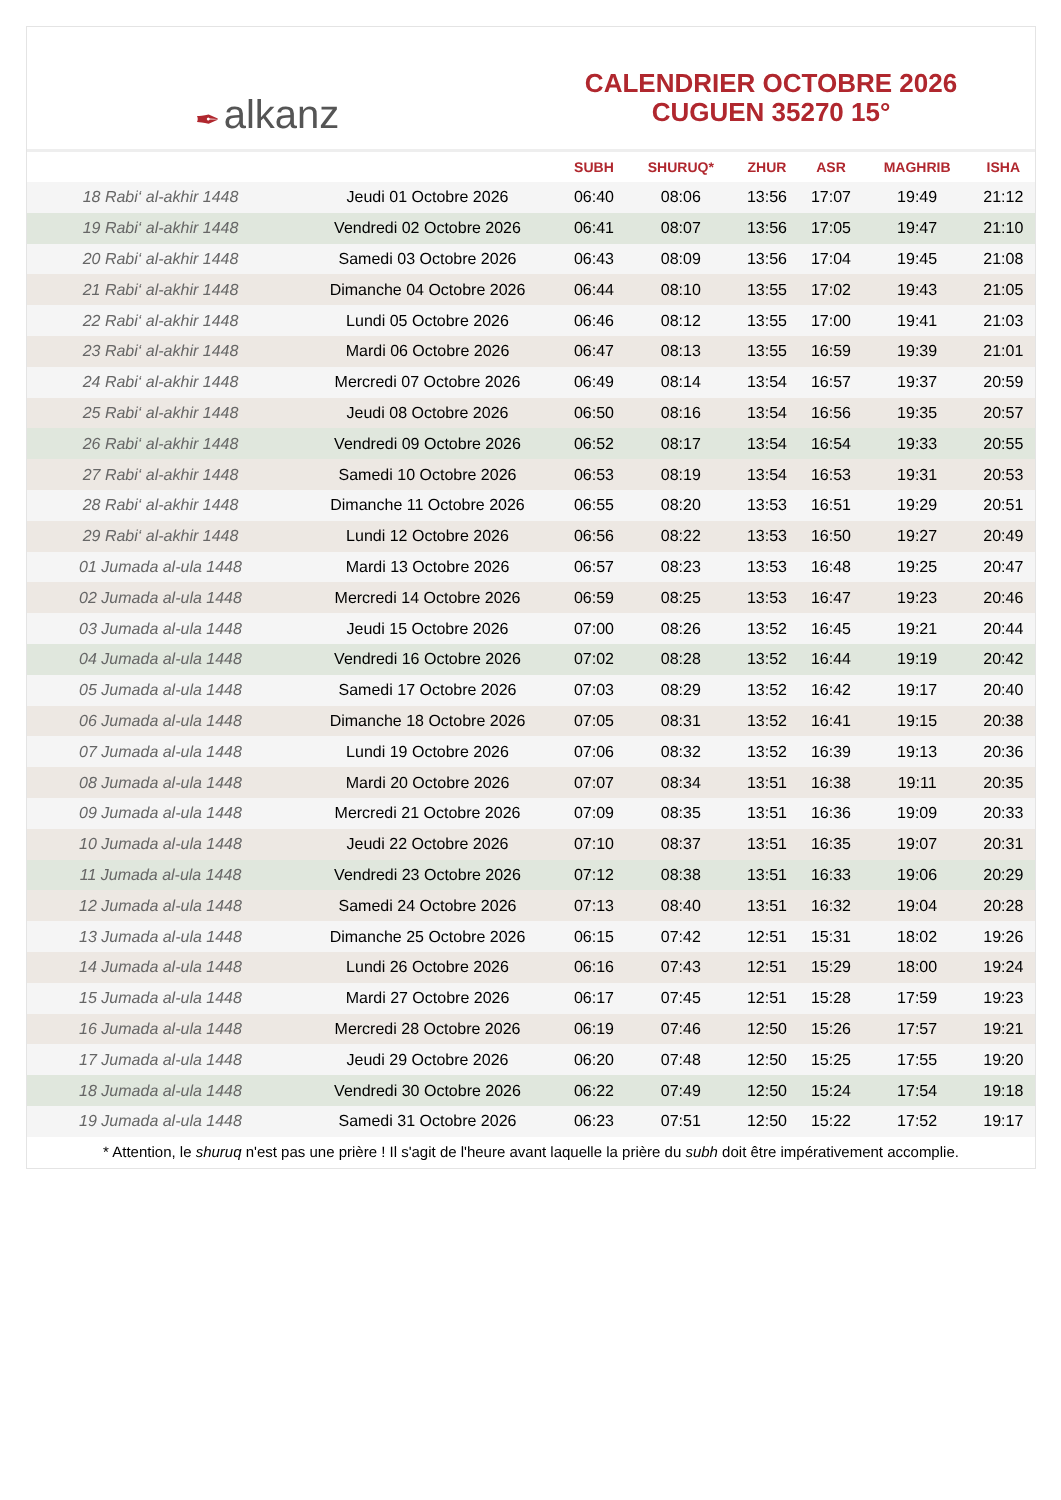✒ alkanz
CALENDRIER OCTOBRE 2026
CUGUEN 35270 15°
| | | SUBH | SHURUQ* | ZHUR | ASR | MAGHRIB | ISHA |
| --- | --- | --- | --- | --- | --- | --- | --- |
| 18 Rabi‘ al-akhir 1448 | Jeudi 01 Octobre 2026 | 06:40 | 08:06 | 13:56 | 17:07 | 19:49 | 21:12 |
| 19 Rabi‘ al-akhir 1448 | Vendredi 02 Octobre 2026 | 06:41 | 08:07 | 13:56 | 17:05 | 19:47 | 21:10 |
| 20 Rabi‘ al-akhir 1448 | Samedi 03 Octobre 2026 | 06:43 | 08:09 | 13:56 | 17:04 | 19:45 | 21:08 |
| 21 Rabi‘ al-akhir 1448 | Dimanche 04 Octobre 2026 | 06:44 | 08:10 | 13:55 | 17:02 | 19:43 | 21:05 |
| 22 Rabi‘ al-akhir 1448 | Lundi 05 Octobre 2026 | 06:46 | 08:12 | 13:55 | 17:00 | 19:41 | 21:03 |
| 23 Rabi‘ al-akhir 1448 | Mardi 06 Octobre 2026 | 06:47 | 08:13 | 13:55 | 16:59 | 19:39 | 21:01 |
| 24 Rabi‘ al-akhir 1448 | Mercredi 07 Octobre 2026 | 06:49 | 08:14 | 13:54 | 16:57 | 19:37 | 20:59 |
| 25 Rabi‘ al-akhir 1448 | Jeudi 08 Octobre 2026 | 06:50 | 08:16 | 13:54 | 16:56 | 19:35 | 20:57 |
| 26 Rabi‘ al-akhir 1448 | Vendredi 09 Octobre 2026 | 06:52 | 08:17 | 13:54 | 16:54 | 19:33 | 20:55 |
| 27 Rabi‘ al-akhir 1448 | Samedi 10 Octobre 2026 | 06:53 | 08:19 | 13:54 | 16:53 | 19:31 | 20:53 |
| 28 Rabi‘ al-akhir 1448 | Dimanche 11 Octobre 2026 | 06:55 | 08:20 | 13:53 | 16:51 | 19:29 | 20:51 |
| 29 Rabi‘ al-akhir 1448 | Lundi 12 Octobre 2026 | 06:56 | 08:22 | 13:53 | 16:50 | 19:27 | 20:49 |
| 01 Jumada al-ula 1448 | Mardi 13 Octobre 2026 | 06:57 | 08:23 | 13:53 | 16:48 | 19:25 | 20:47 |
| 02 Jumada al-ula 1448 | Mercredi 14 Octobre 2026 | 06:59 | 08:25 | 13:53 | 16:47 | 19:23 | 20:46 |
| 03 Jumada al-ula 1448 | Jeudi 15 Octobre 2026 | 07:00 | 08:26 | 13:52 | 16:45 | 19:21 | 20:44 |
| 04 Jumada al-ula 1448 | Vendredi 16 Octobre 2026 | 07:02 | 08:28 | 13:52 | 16:44 | 19:19 | 20:42 |
| 05 Jumada al-ula 1448 | Samedi 17 Octobre 2026 | 07:03 | 08:29 | 13:52 | 16:42 | 19:17 | 20:40 |
| 06 Jumada al-ula 1448 | Dimanche 18 Octobre 2026 | 07:05 | 08:31 | 13:52 | 16:41 | 19:15 | 20:38 |
| 07 Jumada al-ula 1448 | Lundi 19 Octobre 2026 | 07:06 | 08:32 | 13:52 | 16:39 | 19:13 | 20:36 |
| 08 Jumada al-ula 1448 | Mardi 20 Octobre 2026 | 07:07 | 08:34 | 13:51 | 16:38 | 19:11 | 20:35 |
| 09 Jumada al-ula 1448 | Mercredi 21 Octobre 2026 | 07:09 | 08:35 | 13:51 | 16:36 | 19:09 | 20:33 |
| 10 Jumada al-ula 1448 | Jeudi 22 Octobre 2026 | 07:10 | 08:37 | 13:51 | 16:35 | 19:07 | 20:31 |
| 11 Jumada al-ula 1448 | Vendredi 23 Octobre 2026 | 07:12 | 08:38 | 13:51 | 16:33 | 19:06 | 20:29 |
| 12 Jumada al-ula 1448 | Samedi 24 Octobre 2026 | 07:13 | 08:40 | 13:51 | 16:32 | 19:04 | 20:28 |
| 13 Jumada al-ula 1448 | Dimanche 25 Octobre 2026 | 06:15 | 07:42 | 12:51 | 15:31 | 18:02 | 19:26 |
| 14 Jumada al-ula 1448 | Lundi 26 Octobre 2026 | 06:16 | 07:43 | 12:51 | 15:29 | 18:00 | 19:24 |
| 15 Jumada al-ula 1448 | Mardi 27 Octobre 2026 | 06:17 | 07:45 | 12:51 | 15:28 | 17:59 | 19:23 |
| 16 Jumada al-ula 1448 | Mercredi 28 Octobre 2026 | 06:19 | 07:46 | 12:50 | 15:26 | 17:57 | 19:21 |
| 17 Jumada al-ula 1448 | Jeudi 29 Octobre 2026 | 06:20 | 07:48 | 12:50 | 15:25 | 17:55 | 19:20 |
| 18 Jumada al-ula 1448 | Vendredi 30 Octobre 2026 | 06:22 | 07:49 | 12:50 | 15:24 | 17:54 | 19:18 |
| 19 Jumada al-ula 1448 | Samedi 31 Octobre 2026 | 06:23 | 07:51 | 12:50 | 15:22 | 17:52 | 19:17 |
* Attention, le shuruq n'est pas une prière ! Il s'agit de l'heure avant laquelle la prière du subh doit être impérativement accomplie.